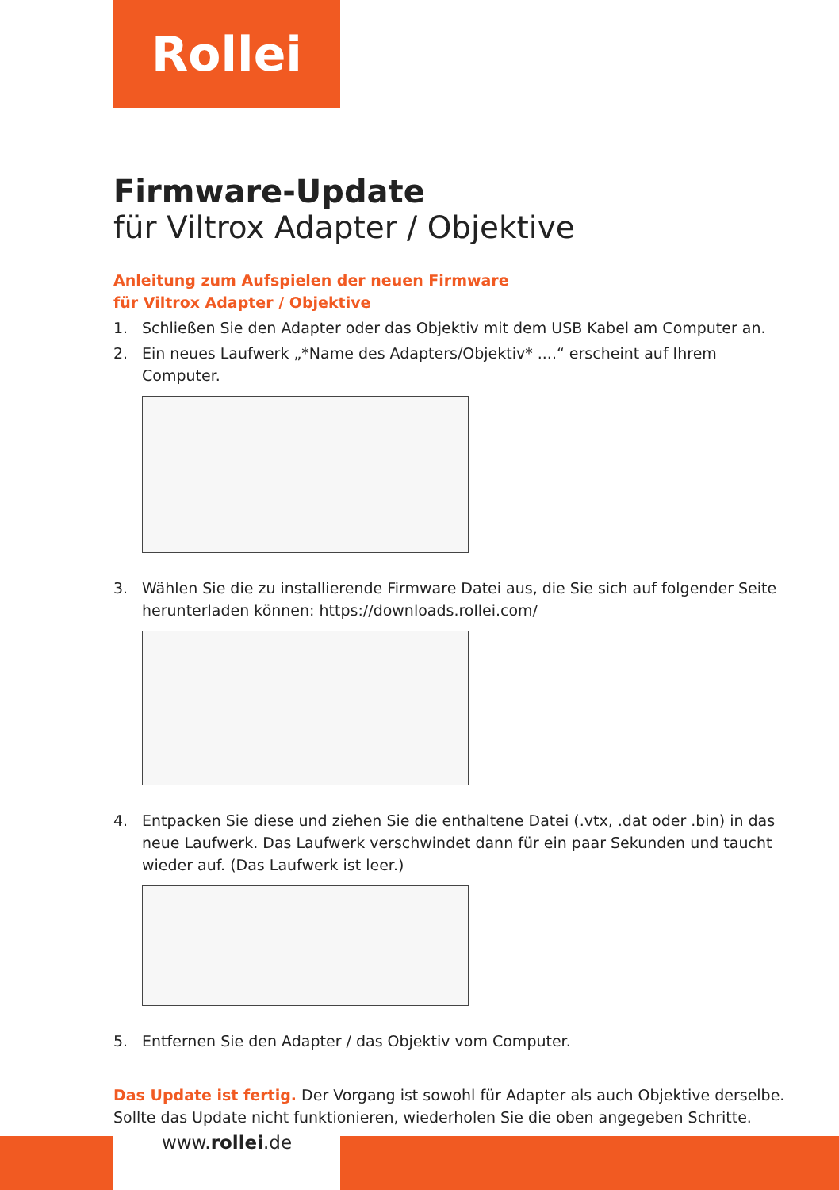Rollei
Firmware-Update
für Viltrox Adapter / Objektive
Anleitung zum Aufspielen der neuen Firmware
für Viltrox Adapter / Objektive
1. Schließen Sie den Adapter oder das Objektiv mit dem USB Kabel am Computer an.
2. Ein neues Laufwerk „*Name des Adapters/Objektiv* ....“ erscheint auf Ihrem Computer.
3. Wählen Sie die zu installierende Firmware Datei aus, die Sie sich auf folgender Seite herunterladen können: https://downloads.rollei.com/
4. Entpacken Sie diese und ziehen Sie die enthaltene Datei (.vtx, .dat oder .bin) in das neue Laufwerk. Das Laufwerk verschwindet dann für ein paar Sekunden und taucht wieder auf. (Das Laufwerk ist leer.)
5. Entfernen Sie den Adapter / das Objektiv vom Computer.
Das Update ist fertig. Der Vorgang ist sowohl für Adapter als auch Objektive derselbe. Sollte das Update nicht funktionieren, wiederholen Sie die oben angegeben Schritte.
www.rollei.de